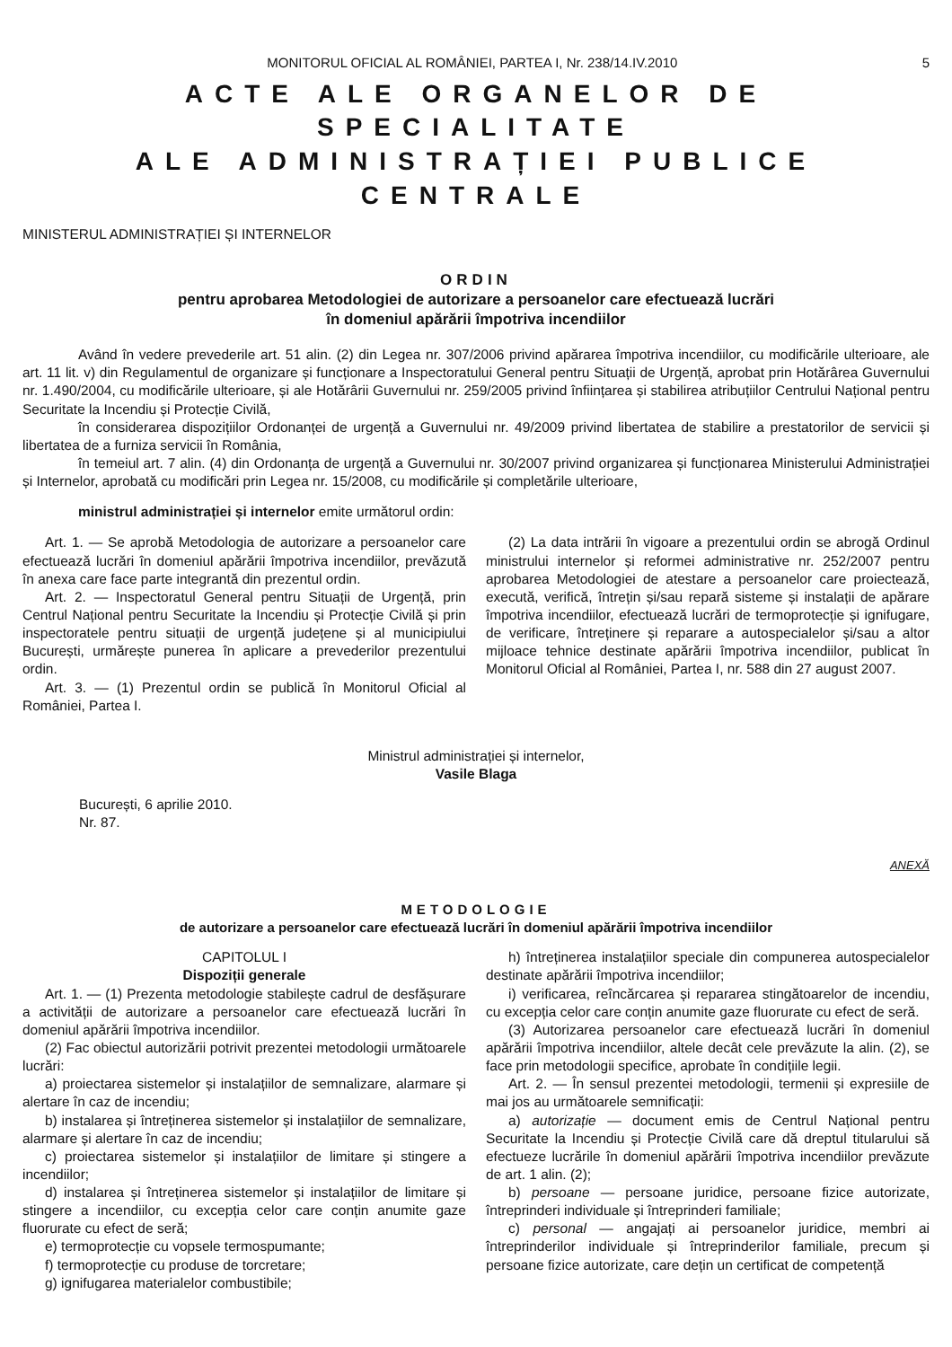MONITORUL OFICIAL AL ROMÂNIEI, PARTEA I, Nr. 238/14.IV.2010 5
ACTE ALE ORGANELOR DE SPECIALITATE
ALE ADMINISTRAȚIEI PUBLICE CENTRALE
MINISTERUL ADMINISTRAȚIEI ȘI INTERNELOR
ORDIN
pentru aprobarea Metodologiei de autorizare a persoanelor care efectuează lucrări
în domeniul apărării împotriva incendiilor
Având în vedere prevederile art. 51 alin. (2) din Legea nr. 307/2006 privind apărarea împotriva incendiilor, cu modificările ulterioare, ale art. 11 lit. v) din Regulamentul de organizare și funcționare a Inspectoratului General pentru Situații de Urgență, aprobat prin Hotărârea Guvernului nr. 1.490/2004, cu modificările ulterioare, și ale Hotărârii Guvernului nr. 259/2005 privind înființarea și stabilirea atribuțiilor Centrului Național pentru Securitate la Incendiu și Protecție Civilă,
în considerarea dispozițiilor Ordonanței de urgență a Guvernului nr. 49/2009 privind libertatea de stabilire a prestatorilor de servicii și libertatea de a furniza servicii în România,
în temeiul art. 7 alin. (4) din Ordonanța de urgență a Guvernului nr. 30/2007 privind organizarea și funcționarea Ministerului Administrației și Internelor, aprobată cu modificări prin Legea nr. 15/2008, cu modificările și completările ulterioare,
ministrul administrației și internelor emite următorul ordin:
Art. 1. — Se aprobă Metodologia de autorizare a persoanelor care efectuează lucrări în domeniul apărării împotriva incendiilor, prevăzută în anexa care face parte integrantă din prezentul ordin.
Art. 2. — Inspectoratul General pentru Situații de Urgență, prin Centrul Național pentru Securitate la Incendiu și Protecție Civilă și prin inspectoratele pentru situații de urgență județene și al municipiului București, urmărește punerea în aplicare a prevederilor prezentului ordin.
Art. 3. — (1) Prezentul ordin se publică în Monitorul Oficial al României, Partea I.
(2) La data intrării în vigoare a prezentului ordin se abrogă Ordinul ministrului internelor și reformei administrative nr. 252/2007 pentru aprobarea Metodologiei de atestare a persoanelor care proiectează, execută, verifică, întrețin și/sau repară sisteme și instalații de apărare împotriva incendiilor, efectuează lucrări de termoprotecție și ignifugare, de verificare, întreținere și reparare a autospecialelor și/sau a altor mijloace tehnice destinate apărării împotriva incendiilor, publicat în Monitorul Oficial al României, Partea I, nr. 588 din 27 august 2007.
Ministrul administrației și internelor,
Vasile Blaga
București, 6 aprilie 2010.
Nr. 87.
ANEXĂ
METODOLOGIE
de autorizare a persoanelor care efectuează lucrări în domeniul apărării împotriva incendiilor
CAPITOLUL I
Dispoziții generale
Art. 1. — (1) Prezenta metodologie stabilește cadrul de desfășurare a activității de autorizare a persoanelor care efectuează lucrări în domeniul apărării împotriva incendiilor.
(2) Fac obiectul autorizării potrivit prezentei metodologii următoarele lucrări:
a) proiectarea sistemelor și instalațiilor de semnalizare, alarmare și alertare în caz de incendiu;
b) instalarea și întreținerea sistemelor și instalațiilor de semnalizare, alarmare și alertare în caz de incendiu;
c) proiectarea sistemelor și instalațiilor de limitare și stingere a incendiilor;
d) instalarea și întreținerea sistemelor și instalațiilor de limitare și stingere a incendiilor, cu excepția celor care conțin anumite gaze fluorurate cu efect de seră;
e) termoprotecție cu vopsele termospumante;
f) termoprotecție cu produse de torcretare;
g) ignifugarea materialelor combustibile;
h) întreținerea instalațiilor speciale din compunerea autospecialelor destinate apărării împotriva incendiilor;
i) verificarea, reîncărcarea și repararea stingătoarelor de incendiu, cu excepția celor care conțin anumite gaze fluorurate cu efect de seră.
(3) Autorizarea persoanelor care efectuează lucrări în domeniul apărării împotriva incendiilor, altele decât cele prevăzute la alin. (2), se face prin metodologii specifice, aprobate în condițiile legii.
Art. 2. — În sensul prezentei metodologii, termenii și expresiile de mai jos au următoarele semnificații:
a) autorizație — document emis de Centrul Național pentru Securitate la Incendiu și Protecție Civilă care dă dreptul titularului să efectueze lucrările în domeniul apărării împotriva incendiilor prevăzute de art. 1 alin. (2);
b) persoane — persoane juridice, persoane fizice autorizate, întreprinderi individuale și întreprinderi familiale;
c) personal — angajați ai persoanelor juridice, membri ai întreprinderilor individuale și întreprinderilor familiale, precum și persoane fizice autorizate, care dețin un certificat de competență